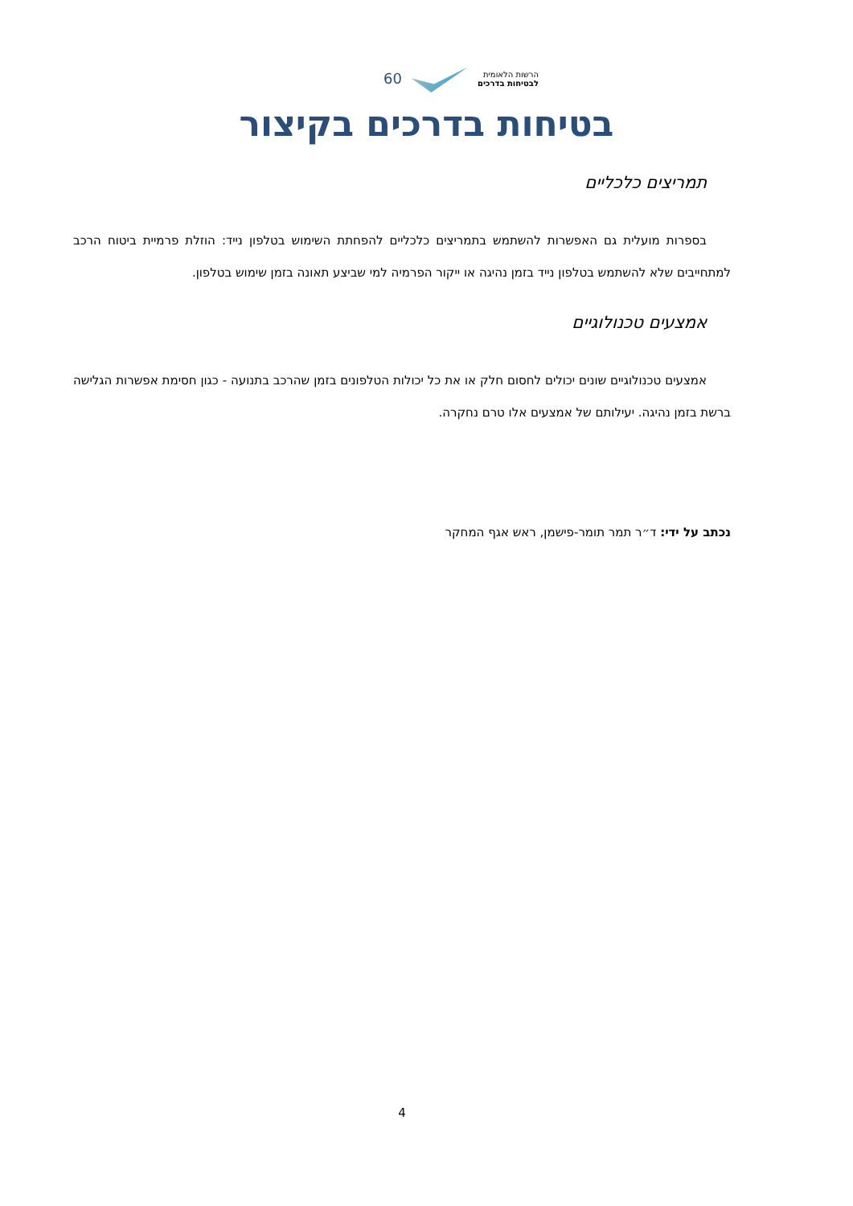הרשות הלאומית
לבטיחות בדרכים
60
בטיחות בדרכים בקיצור
תמריצים כלכליים
בספרות מועלית גם האפשרות להשתמש בתמריצים כלכליים להפחתת השימוש בטלפון נייד: הוזלת פרמיית ביטוח הרכב למתחייבים שלא להשתמש בטלפון נייד בזמן נהיגה או ייקור הפרמיה למי שביצע תאונה בזמן שימוש בטלפון.
אמצעים טכנולוגיים
אמצעים טכנולוגיים שונים יכולים לחסום חלק או את כל יכולות הטלפונים בזמן שהרכב בתנועה - כגון חסימת אפשרות הגלישה ברשת בזמן נהיגה. יעילותם של אמצעים אלו טרם נחקרה.
נכתב על ידי: ד״ר תמר תומר-פישמן, ראש אגף המחקר
4